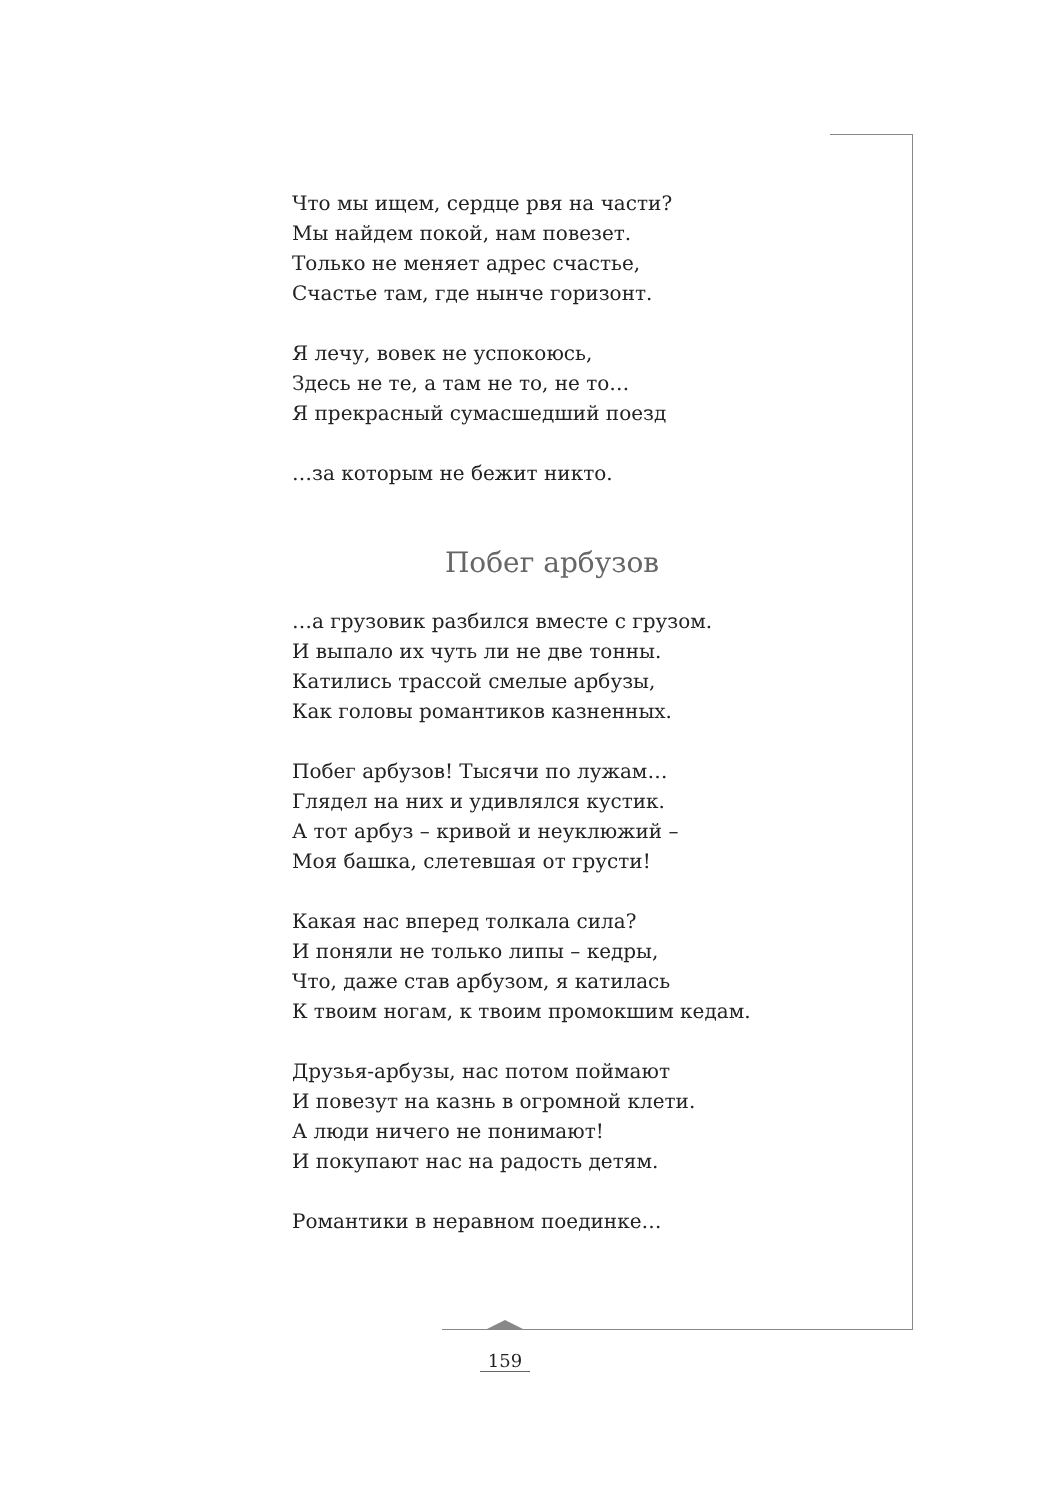Что мы ищем, сердце рвя на части?
Мы найдем покой, нам повезет.
Только не меняет адрес счастье,
Счастье там, где нынче горизонт.
Я лечу, вовек не успокоюсь,
Здесь не те, а там не то, не то…
Я прекрасный сумасшедший поезд
…за которым не бежит никто.
Побег арбузов
…а грузовик разбился вместе с грузом.
И выпало их чуть ли не две тонны.
Катились трассой смелые арбузы,
Как головы романтиков казненных.
Побег арбузов! Тысячи по лужам…
Глядел на них и удивлялся кустик.
А тот арбуз – кривой и неуклюжий –
Моя башка, слетевшая от грусти!
Какая нас вперед толкала сила?
И поняли не только липы – кедры,
Что, даже став арбузом, я катилась
К твоим ногам, к твоим промокшим кедам.
Друзья-арбузы, нас потом поймают
И повезут на казнь в огромной клети.
А люди ничего не понимают!
И покупают нас на радость детям.
Романтики в неравном поединке…
159